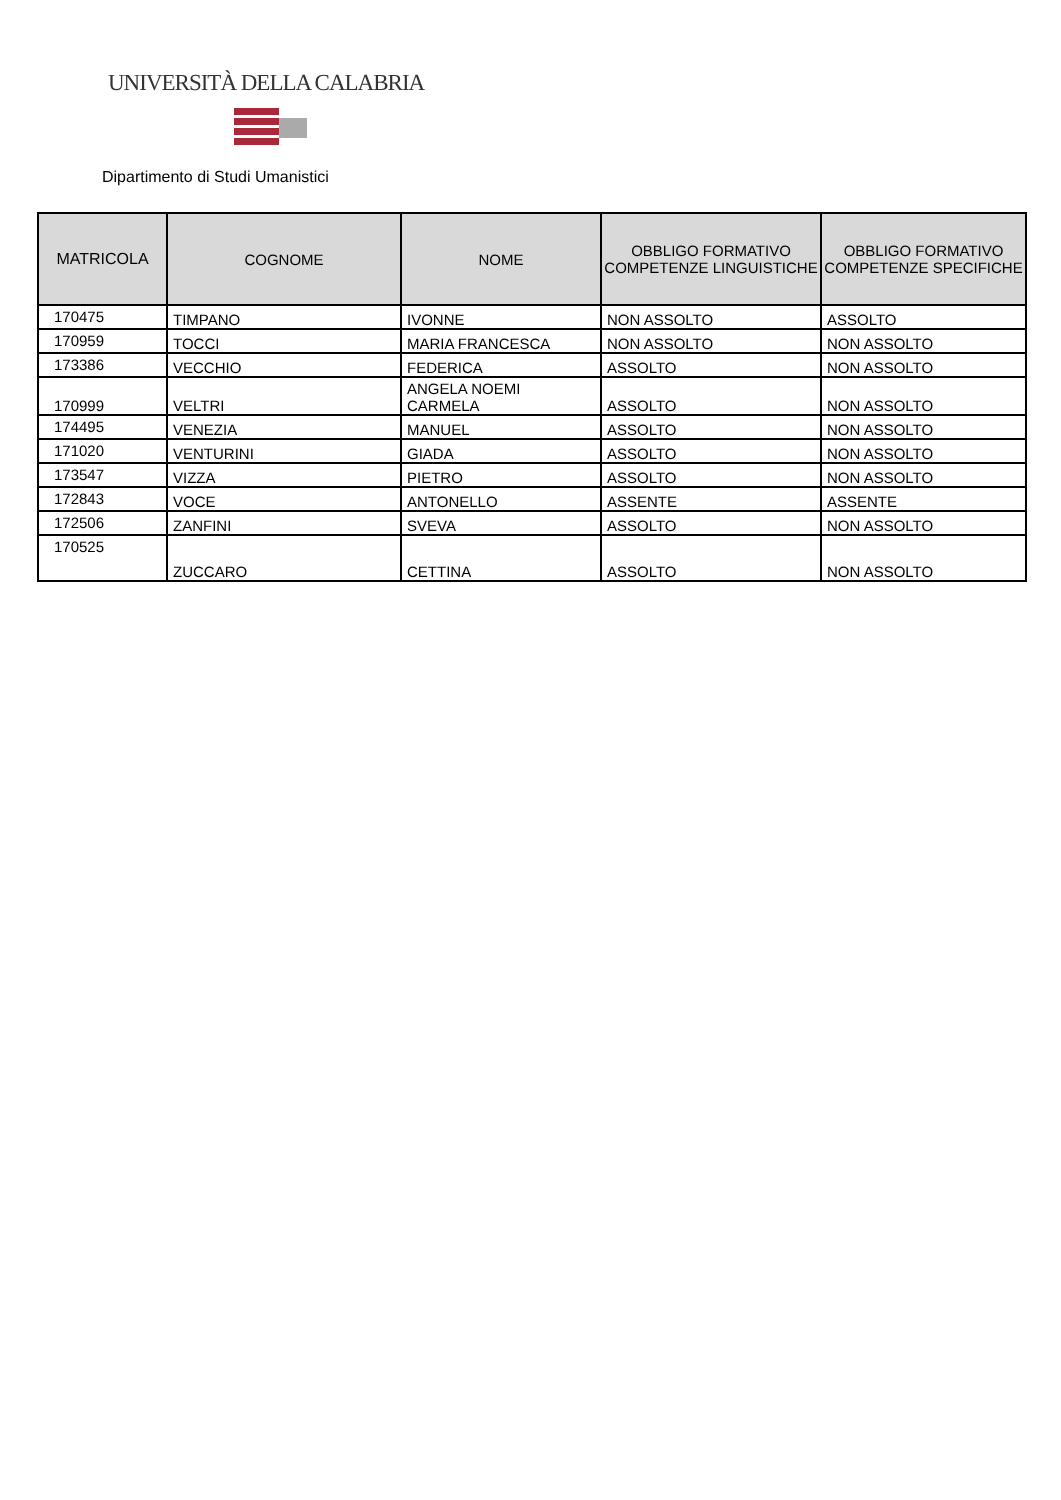UNIVERSITÀ DELLA CALABRIA
Dipartimento di Studi Umanistici
| MATRICOLA | COGNOME | NOME | OBBLIGO FORMATIVO COMPETENZE LINGUISTICHE | OBBLIGO FORMATIVO COMPETENZE SPECIFICHE |
| --- | --- | --- | --- | --- |
| 170475 | TIMPANO | IVONNE | NON ASSOLTO | ASSOLTO |
| 170959 | TOCCI | MARIA FRANCESCA | NON ASSOLTO | NON ASSOLTO |
| 173386 | VECCHIO | FEDERICA | ASSOLTO | NON ASSOLTO |
| 170999 | VELTRI | ANGELA NOEMI CARMELA | ASSOLTO | NON ASSOLTO |
| 174495 | VENEZIA | MANUEL | ASSOLTO | NON ASSOLTO |
| 171020 | VENTURINI | GIADA | ASSOLTO | NON ASSOLTO |
| 173547 | VIZZA | PIETRO | ASSOLTO | NON ASSOLTO |
| 172843 | VOCE | ANTONELLO | ASSENTE | ASSENTE |
| 172506 | ZANFINI | SVEVA | ASSOLTO | NON ASSOLTO |
| 170525 | ZUCCARO | CETTINA | ASSOLTO | NON ASSOLTO |